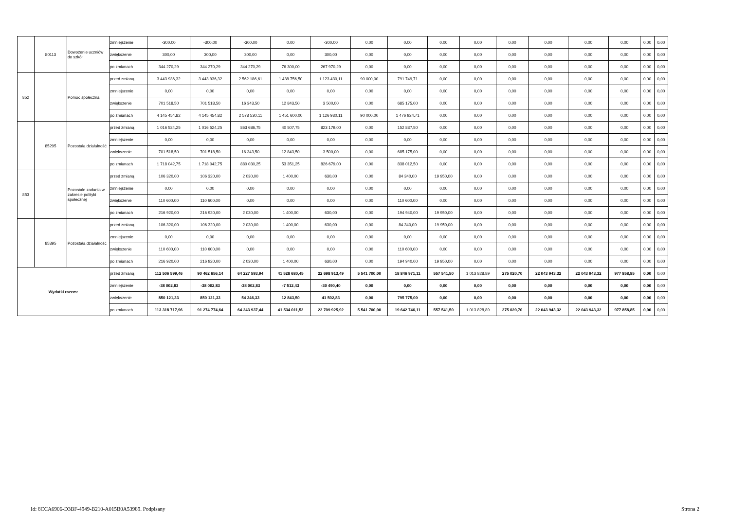| | 80113 | Dowożenie uczniów do szkół | zmniejszenie | -300,00 | -300,00 | -300,00 | 0,00 | -300,00 | 0,00 | 0,00 | 0,00 | 0,00 | 0,00 | 0,00 | 0,00 | 0,00 | 0,00 | 0,00 |
| | | | zwiększenie | 300,00 | 300,00 | 300,00 | 0,00 | 300,00 | 0,00 | 0,00 | 0,00 | 0,00 | 0,00 | 0,00 | 0,00 | 0,00 | 0,00 | 0,00 |
| | | | po zmianach | 344 270,29 | 344 270,29 | 344 270,29 | 76 300,00 | 267 970,29 | 0,00 | 0,00 | 0,00 | 0,00 | 0,00 | 0,00 | 0,00 | 0,00 | 0,00 | 0,00 |
| 852 | | Pomoc społeczna | przed zmianą | 3 443 936,32 | 3 443 936,32 | 2 562 186,61 | 1 438 756,50 | 1 123 430,11 | 90 000,00 | 791 749,71 | 0,00 | 0,00 | 0,00 | 0,00 | 0,00 | 0,00 | 0,00 | 0,00 |
| | | | zmniejszenie | 0,00 | 0,00 | 0,00 | 0,00 | 0,00 | 0,00 | 0,00 | 0,00 | 0,00 | 0,00 | 0,00 | 0,00 | 0,00 | 0,00 | 0,00 |
| | | | zwiększenie | 701 518,50 | 701 518,50 | 16 343,50 | 12 843,50 | 3 500,00 | 0,00 | 685 175,00 | 0,00 | 0,00 | 0,00 | 0,00 | 0,00 | 0,00 | 0,00 | 0,00 |
| | | | po zmianach | 4 145 454,82 | 4 145 454,82 | 2 578 530,11 | 1 451 600,00 | 1 126 930,11 | 90 000,00 | 1 476 924,71 | 0,00 | 0,00 | 0,00 | 0,00 | 0,00 | 0,00 | 0,00 | 0,00 |
| | 85295 | Pozostała działalność | przed zmianą | 1 016 524,25 | 1 016 524,25 | 863 686,75 | 40 507,75 | 823 179,00 | 0,00 | 152 837,50 | 0,00 | 0,00 | 0,00 | 0,00 | 0,00 | 0,00 | 0,00 | 0,00 |
| | | | zmniejszenie | 0,00 | 0,00 | 0,00 | 0,00 | 0,00 | 0,00 | 0,00 | 0,00 | 0,00 | 0,00 | 0,00 | 0,00 | 0,00 | 0,00 | 0,00 |
| | | | zwiększenie | 701 518,50 | 701 518,50 | 16 343,50 | 12 843,50 | 3 500,00 | 0,00 | 685 175,00 | 0,00 | 0,00 | 0,00 | 0,00 | 0,00 | 0,00 | 0,00 | 0,00 |
| | | | po zmianach | 1 718 042,75 | 1 718 042,75 | 880 030,25 | 53 351,25 | 826 679,00 | 0,00 | 838 012,50 | 0,00 | 0,00 | 0,00 | 0,00 | 0,00 | 0,00 | 0,00 | 0,00 |
| 853 | | Pozostałe zadania w zakresie polityki społecznej | przed zmianą | 106 320,00 | 106 320,00 | 2 030,00 | 1 400,00 | 630,00 | 0,00 | 84 340,00 | 19 950,00 | 0,00 | 0,00 | 0,00 | 0,00 | 0,00 | 0,00 | 0,00 |
| | | | zmniejszenie | 0,00 | 0,00 | 0,00 | 0,00 | 0,00 | 0,00 | 0,00 | 0,00 | 0,00 | 0,00 | 0,00 | 0,00 | 0,00 | 0,00 | 0,00 |
| | | | zwiększenie | 110 600,00 | 110 600,00 | 0,00 | 0,00 | 0,00 | 0,00 | 110 600,00 | 0,00 | 0,00 | 0,00 | 0,00 | 0,00 | 0,00 | 0,00 | 0,00 |
| | | | po zmianach | 216 920,00 | 216 920,00 | 2 030,00 | 1 400,00 | 630,00 | 0,00 | 194 940,00 | 19 950,00 | 0,00 | 0,00 | 0,00 | 0,00 | 0,00 | 0,00 | 0,00 |
| | 85395 | Pozostała działalność | przed zmianą | 106 320,00 | 106 320,00 | 2 030,00 | 1 400,00 | 630,00 | 0,00 | 84 340,00 | 19 950,00 | 0,00 | 0,00 | 0,00 | 0,00 | 0,00 | 0,00 | 0,00 |
| | | | zmniejszenie | 0,00 | 0,00 | 0,00 | 0,00 | 0,00 | 0,00 | 0,00 | 0,00 | 0,00 | 0,00 | 0,00 | 0,00 | 0,00 | 0,00 | 0,00 |
| | | | zwiększenie | 110 600,00 | 110 600,00 | 0,00 | 0,00 | 0,00 | 0,00 | 110 600,00 | 0,00 | 0,00 | 0,00 | 0,00 | 0,00 | 0,00 | 0,00 | 0,00 |
| | | | po zmianach | 216 920,00 | 216 920,00 | 2 030,00 | 1 400,00 | 630,00 | 0,00 | 194 940,00 | 19 950,00 | 0,00 | 0,00 | 0,00 | 0,00 | 0,00 | 0,00 | 0,00 |
| Wydatki razem: | | | przed zmianą | 112 506 599,46 | 90 462 656,14 | 64 227 593,94 | 41 528 680,45 | 22 698 913,49 | 5 541 700,00 | 18 846 971,11 | 557 541,50 | 1 013 828,89 | 275 020,70 | 22 043 943,32 | 22 043 943,32 | 977 858,85 | 0,00 | 0,00 |
| | | | zmniejszenie | -38 002,83 | -38 002,83 | -38 002,83 | -7 512,43 | -30 490,40 | 0,00 | 0,00 | 0,00 | 0,00 | 0,00 | 0,00 | 0,00 | 0,00 | 0,00 | 0,00 |
| | | | zwiększenie | 850 121,33 | 850 121,33 | 54 346,33 | 12 843,50 | 41 502,83 | 0,00 | 795 775,00 | 0,00 | 0,00 | 0,00 | 0,00 | 0,00 | 0,00 | 0,00 | 0,00 |
| | | | po zmianach | 113 318 717,96 | 91 274 774,64 | 64 243 937,44 | 41 534 011,52 | 22 709 925,92 | 5 541 700,00 | 19 642 746,11 | 557 541,50 | 1 013 828,89 | 275 020,70 | 22 043 943,32 | 22 043 943,32 | 977 858,85 | 0,00 | 0,00 |
Id: 8CCA6906-D3BF-4949-B210-A015B0A53989. Podpisany Strona 2